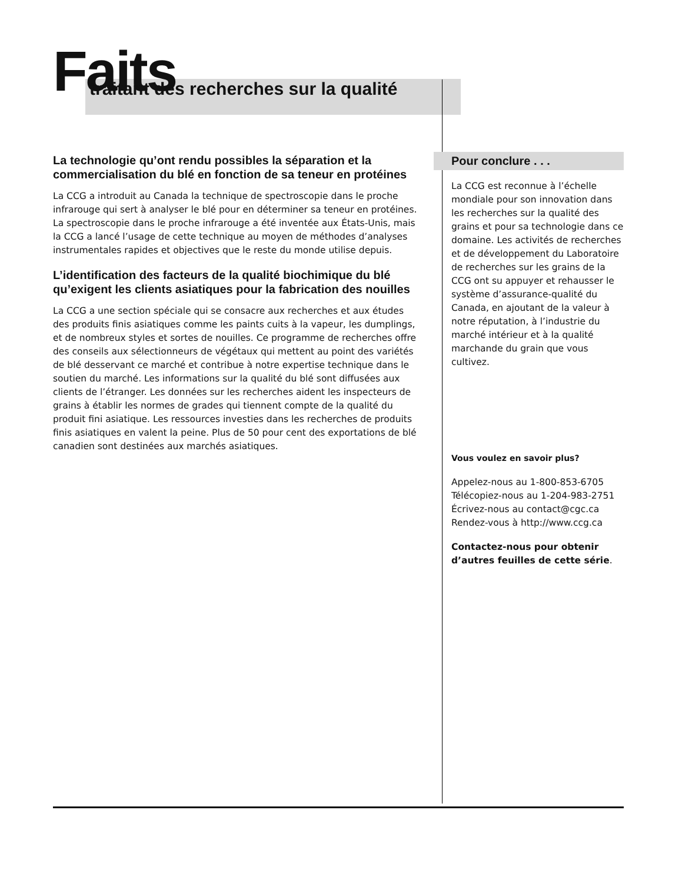Faits
traitant des recherches sur la qualité
La technologie qu’ont rendu possibles la séparation et la commercialisation du blé en fonction de sa teneur en protéines
La CCG a introduit au Canada la technique de spectroscopie dans le proche infrarouge qui sert à analyser le blé pour en déterminer sa teneur en protéines. La spectroscopie dans le proche infrarouge a été inventée aux États-Unis, mais la CCG a lancé l’usage de cette technique au moyen de méthodes d’analyses instrumentales rapides et objectives que le reste du monde utilise depuis.
L’identification des facteurs de la qualité biochimique du blé qu’exigent les clients asiatiques pour la fabrication des nouilles
La CCG a une section spéciale qui se consacre aux recherches et aux études des produits finis asiatiques comme les paints cuits à la vapeur, les dumplings, et de nombreux styles et sortes de nouilles. Ce programme de recherches offre des conseils aux sélectionneurs de végétaux qui mettent au point des variétés de blé desservant ce marché et contribue à notre expertise technique dans le soutien du marché. Les informations sur la qualité du blé sont diffusées aux clients de l’étranger. Les données sur les recherches aident les inspecteurs de grains à établir les normes de grades qui tiennent compte de la qualité du produit fini asiatique. Les ressources investies dans les recherches de produits finis asiatiques en valent la peine. Plus de 50 pour cent des exportations de blé canadien sont destinées aux marchés asiatiques.
Pour conclure . . .
La CCG est reconnue à l’échelle mondiale pour son innovation dans les recherches sur la qualité des grains et pour sa technologie dans ce domaine. Les activités de recherches et de développement du Laboratoire de recherches sur les grains de la CCG ont su appuyer et rehausser le système d’assurance-qualité du Canada, en ajoutant de la valeur à notre réputation, à l’industrie du marché intérieur et à la qualité marchande du grain que vous cultivez.
Vous voulez en savoir plus?
Appelez-nous au 1-800-853-6705
Télécopiez-nous au 1-204-983-2751
Écrivez-nous au contact@cgc.ca
Rendez-vous à http://www.ccg.ca
Contactez-nous pour obtenir d’autres feuilles de cette série.